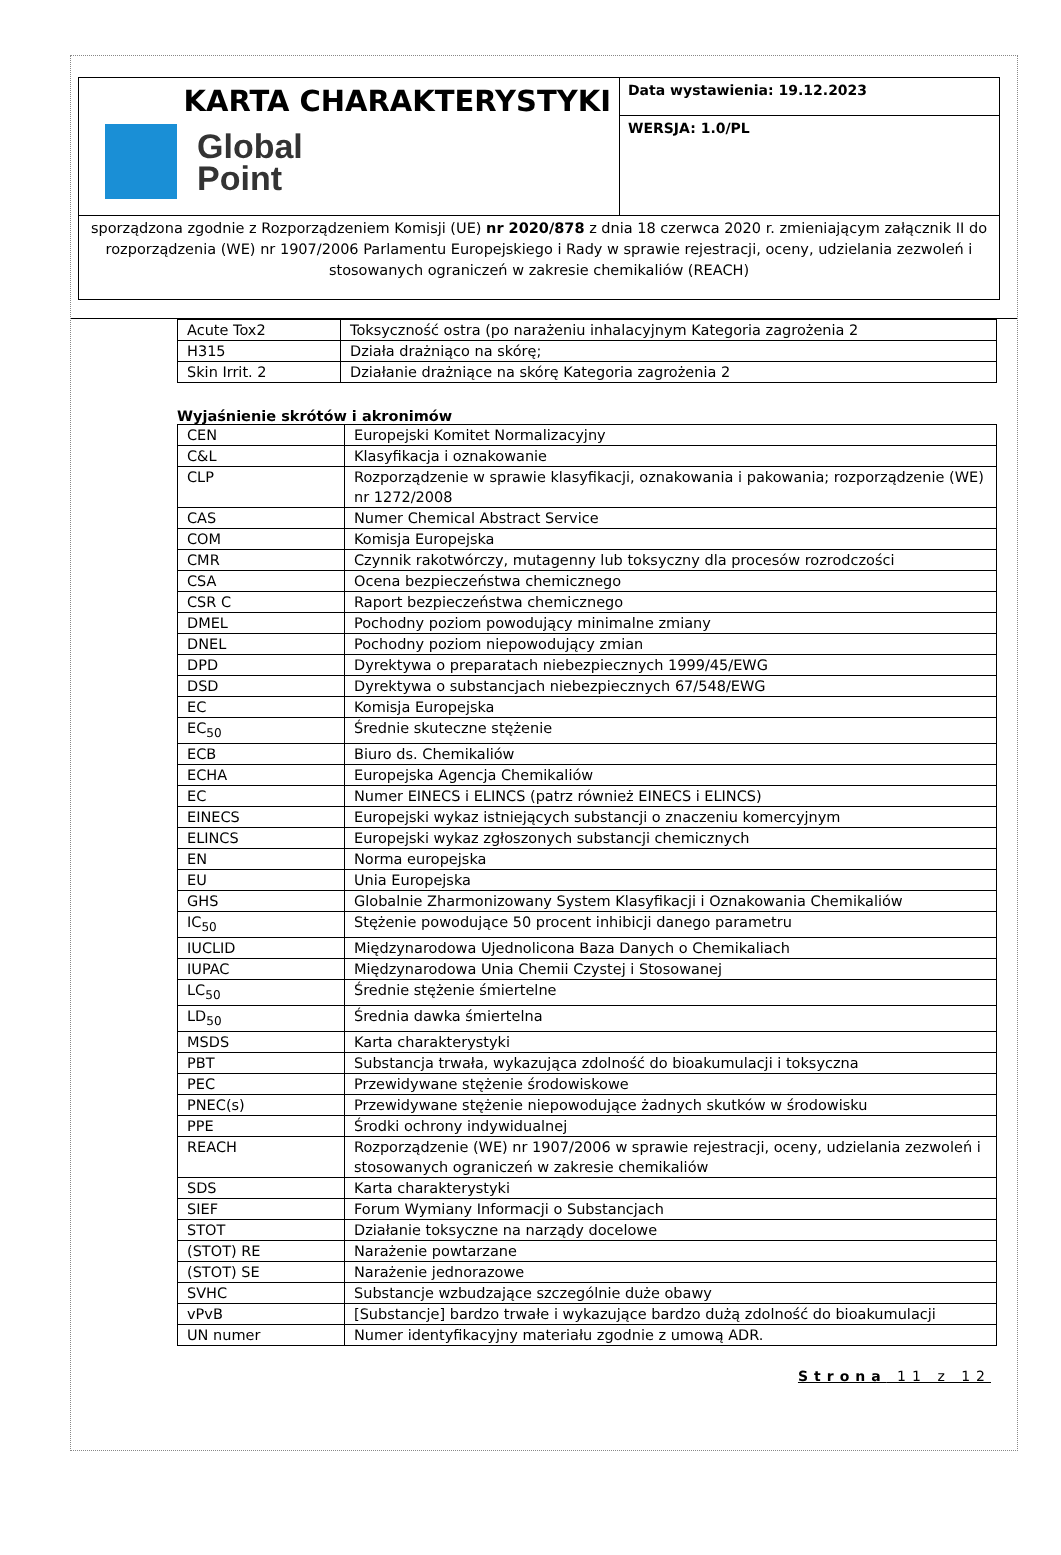KARTA CHARAKTERYSTYKI
Global
Point
Data wystawienia: 19.12.2023
WERSJA: 1.0/PL
sporządzona zgodnie z Rozporządzeniem Komisji (UE) nr 2020/878 z dnia 18 czerwca 2020 r. zmieniającym załącznik II do rozporządzenia (WE) nr 1907/2006 Parlamentu Europejskiego i Rady w sprawie rejestracji, oceny, udzielania zezwoleń i stosowanych ograniczeń w zakresie chemikaliów (REACH)
| Acute Tox2 | Toksyczność ostra (po narażeniu inhalacyjnym Kategoria zagrożenia 2 |
| H315 | Działa drażniąco na skórę; |
| Skin Irrit. 2 | Działanie drażniące na skórę Kategoria zagrożenia 2 |
Wyjaśnienie skrótów i akronimów
| CEN | Europejski Komitet Normalizacyjny |
| C&L | Klasyfikacja i oznakowanie |
| CLP | Rozporządzenie w sprawie klasyfikacji, oznakowania i pakowania; rozporządzenie (WE) nr 1272/2008 |
| CAS | Numer Chemical Abstract Service |
| COM | Komisja Europejska |
| CMR | Czynnik rakotwórczy, mutagenny lub toksyczny dla procesów rozrodczości |
| CSA | Ocena bezpieczeństwa chemicznego |
| CSR C | Raport bezpieczeństwa chemicznego |
| DMEL | Pochodny poziom powodujący minimalne zmiany |
| DNEL | Pochodny poziom niepowodujący zmian |
| DPD | Dyrektywa o preparatach niebezpiecznych 1999/45/EWG |
| DSD | Dyrektywa o substancjach niebezpiecznych 67/548/EWG |
| EC | Komisja Europejska |
| EC<sub>50</sub> | Średnie skuteczne stężenie |
| ECB | Biuro ds. Chemikaliów |
| ECHA | Europejska Agencja Chemikaliów |
| EC | Numer EINECS i ELINCS (patrz również EINECS i ELINCS) |
| EINECS | Europejski wykaz istniejących substancji o znaczeniu komercyjnym |
| ELINCS | Europejski wykaz zgłoszonych substancji chemicznych |
| EN | Norma europejska |
| EU | Unia Europejska |
| GHS | Globalnie Zharmonizowany System Klasyfikacji i Oznakowania Chemikaliów |
| IC<sub>50</sub> | Stężenie powodujące 50 procent inhibicji danego parametru |
| IUCLID | Międzynarodowa Ujednolicona Baza Danych o Chemikaliach |
| IUPAC | Międzynarodowa Unia Chemii Czystej i Stosowanej |
| LC<sub>50</sub> | Średnie stężenie śmiertelne |
| LD<sub>50</sub> | Średnia dawka śmiertelna |
| MSDS | Karta charakterystyki |
| PBT | Substancja trwała, wykazująca zdolność do bioakumulacji i toksyczna |
| PEC | Przewidywane stężenie środowiskowe |
| PNEC(s) | Przewidywane stężenie niepowodujące żadnych skutków w środowisku |
| PPE | Środki ochrony indywidualnej |
| REACH | Rozporządzenie (WE) nr 1907/2006 w sprawie rejestracji, oceny, udzielania zezwoleń i stosowanych ograniczeń w zakresie chemikaliów |
| SDS | Karta charakterystyki |
| SIEF | Forum Wymiany Informacji o Substancjach |
| STOT | Działanie toksyczne na narządy docelowe |
| (STOT) RE | Narażenie powtarzane |
| (STOT) SE | Narażenie jednorazowe |
| SVHC | Substancje wzbudzające szczególnie duże obawy |
| vPvB | [Substancje] bardzo trwałe i wykazujące bardzo dużą zdolność do bioakumulacji |
| UN numer | Numer identyfikacyjny materiału zgodnie z umową ADR. |
Strona 11 z 12